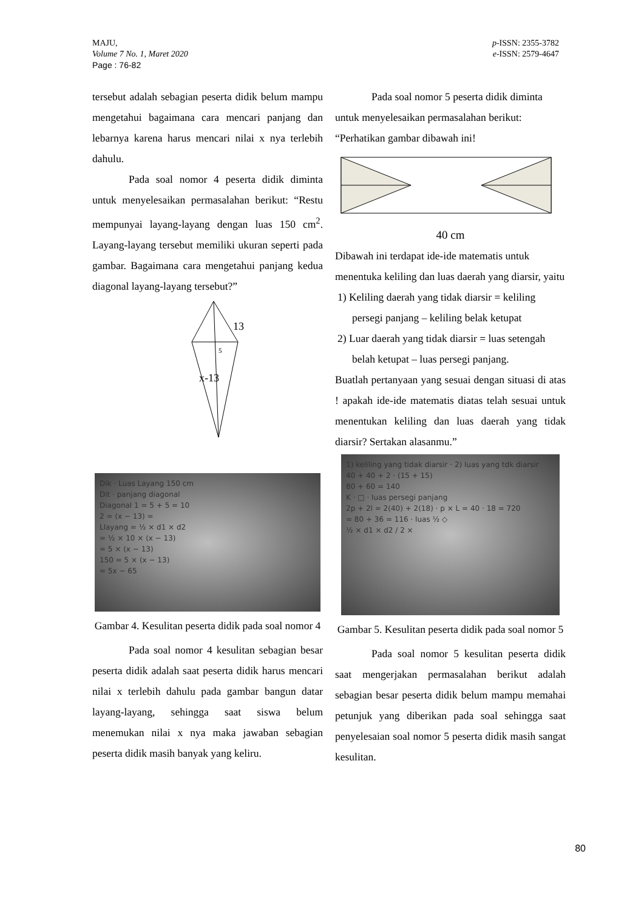MAJU,
Volume 7 No. 1, Maret 2020
Page : 76-82
p-ISSN: 2355-3782
e-ISSN: 2579-4647
tersebut adalah sebagian peserta didik belum mampu mengetahui bagaimana cara mencari panjang dan lebarnya karena harus mencari nilai x nya terlebih dahulu.
Pada soal nomor 4 peserta didik diminta untuk menyelesaikan permasalahan berikut: “Restu mempunyai layang-layang dengan luas 150 cm<sup>2</sup>. Layang-layang tersebut memiliki ukuran seperti pada gambar. Bagaimana cara mengetahui panjang kedua diagonal layang-layang tersebut?”
13
5
x-13
Dik · Luas Layang 150 cm
Dit · panjang diagonal
Diagonal 1 = 5 + 5 = 10
2 = (x − 13) =
Llayang = ½ × d1 × d2
= ½ × 10 × (x − 13)
= 5 × (x − 13)
150 = 5 × (x − 13)
= 5x − 65
Gambar 4. Kesulitan peserta didik pada soal nomor 4
Pada soal nomor 4 kesulitan sebagian besar peserta didik adalah saat peserta didik harus mencari nilai x terlebih dahulu pada gambar bangun datar layang-layang, sehingga saat siswa belum menemukan nilai x nya maka jawaban sebagian peserta didik masih banyak yang keliru.
Pada soal nomor 5 peserta didik diminta untuk menyelesaikan permasalahan berikut: “Perhatikan gambar dibawah ini!
40 cm
Dibawah ini terdapat ide-ide matematis untuk menentuka keliling dan luas daerah yang diarsir, yaitu
1) Keliling daerah yang tidak diarsir = keliling persegi panjang – keliling belak ketupat
2) Luar daerah yang tidak diarsir = luas setengah belah ketupat – luas persegi panjang.
Buatlah pertanyaan yang sesuai dengan situasi di atas ! apakah ide-ide matematis diatas telah sesuai untuk menentukan keliling dan luas daerah yang tidak diarsir? Sertakan alasanmu.”
1) keliling yang tidak diarsir · 2) luas yang tdk diarsir
40 + 40 + 2 · (15 + 15)
80 + 60 = 140
K · □ · luas persegi panjang
2p + 2l = 2(40) + 2(18) · p × L = 40 · 18 = 720
= 80 + 36 = 116 · luas ½ ◇
½ × d1 × d2 / 2 ×
Gambar 5. Kesulitan peserta didik pada soal nomor 5
Pada soal nomor 5 kesulitan peserta didik saat mengerjakan permasalahan berikut adalah sebagian besar peserta didik belum mampu memahai petunjuk yang diberikan pada soal sehingga saat penyelesaian soal nomor 5 peserta didik masih sangat kesulitan.
80